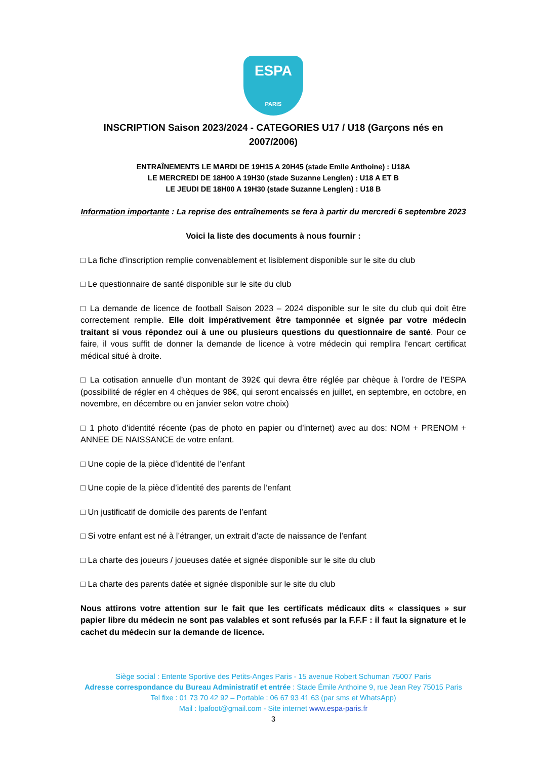ESPA
PARIS
INSCRIPTION Saison 2023/2024 - CATEGORIES U17 / U18 (Garçons nés en 2007/2006)
ENTRAÎNEMENTS LE MARDI DE 19H15 A 20H45 (stade Emile Anthoine) : U18A
LE MERCREDI DE 18H00 A 19H30 (stade Suzanne Lenglen) : U18 A ET B
LE JEUDI DE 18H00 A 19H30 (stade Suzanne Lenglen) : U18 B
Information importante : La reprise des entraînements se fera à partir du mercredi 6 septembre 2023
Voici la liste des documents à nous fournir :
□ La fiche d’inscription remplie convenablement et lisiblement disponible sur le site du club
□ Le questionnaire de santé disponible sur le site du club
□ La demande de licence de football Saison 2023 – 2024 disponible sur le site du club qui doit être correctement remplie. Elle doit impérativement être tamponnée et signée par votre médecin traitant si vous répondez oui à une ou plusieurs questions du questionnaire de santé. Pour ce faire, il vous suffit de donner la demande de licence à votre médecin qui remplira l’encart certificat médical situé à droite.
□ La cotisation annuelle d’un montant de 392€ qui devra être réglée par chèque à l’ordre de l’ESPA (possibilité de régler en 4 chèques de 98€, qui seront encaissés en juillet, en septembre, en octobre, en novembre, en décembre ou en janvier selon votre choix)
□ 1 photo d’identité récente (pas de photo en papier ou d’internet) avec au dos: NOM + PRENOM + ANNEE DE NAISSANCE de votre enfant.
□ Une copie de la pièce d’identité de l’enfant
□ Une copie de la pièce d’identité des parents de l’enfant
□ Un justificatif de domicile des parents de l’enfant
□ Si votre enfant est né à l’étranger, un extrait d’acte de naissance de l’enfant
□ La charte des joueurs / joueuses datée et signée disponible sur le site du club
□ La charte des parents datée et signée disponible sur le site du club
Nous attirons votre attention sur le fait que les certificats médicaux dits « classiques » sur papier libre du médecin ne sont pas valables et sont refusés par la F.F.F : il faut la signature et le cachet du médecin sur la demande de licence.
Siège social : Entente Sportive des Petits-Anges Paris - 15 avenue Robert Schuman 75007 Paris
Adresse correspondance du Bureau Administratif et entrée : Stade Émile Anthoine 9, rue Jean Rey 75015 Paris
Tel fixe : 01 73 70 42 92 – Portable : 06 67 93 41 63 (par sms et WhatsApp)
Mail : lpafoot@gmail.com - Site internet www.espa-paris.fr
3